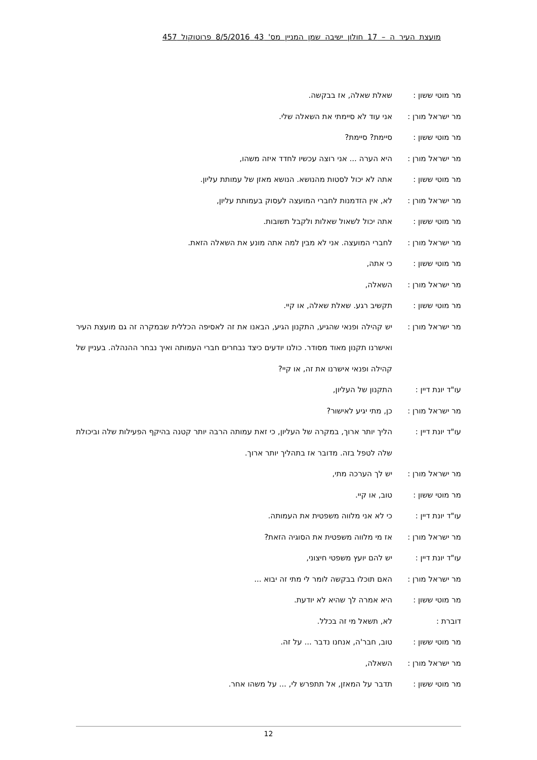מועצת העיר ה – 17 חולון ישיבה שמן המניין מס' 43 8/5/2016 פרוטוקול 457
מר מוטי ששון : שאלת שאלה, אז בבקשה.
מר ישראל מורן : אני עוד לא סיימתי את השאלה שלי.
מר מוטי ששון : סיימת? סיימת?
מר ישראל מורן : היא הערה ... אני רוצה עכשיו לחדד איזה משהו,
מר מוטי ששון : אתה לא יכול לסטות מהנושא. הנושא מאזן של עמותת עליון.
מר ישראל מורן : לא, אין הזדמנות לחברי המועצה לעסוק בעמותת עליון,
מר מוטי ששון : אתה יכול לשאול שאלות ולקבל תשובות.
מר ישראל מורן : לחברי המועצה. אני לא מבין למה אתה מונע את השאלה הזאת.
מר מוטי ששון : כי אתה,
מר ישראל מורן : השאלה,
מר מוטי ששון : תקשיב רגע. שאלת שאלה, או קיי.
מר ישראל מורן : יש קהילה ופנאי שהגיע, התקנון הגיע, הבאנו את זה לאסיפה הכללית שבמקרה זה גם מועצת העיר ואישרנו תקנון מאוד מסודר. כולנו יודעים כיצד נבחרים חברי העמותה ואיך נבחר ההנהלה. בעניין של קהילה ופנאי אישרנו את זה, או קיי?
עו"ד יונת דיין :
התקנון של העליון,
מר ישראל מורן : כן, מתי יגיע לאישור?
עו"ד יונת דיין :
הליך יותר ארוך, במקרה של העליון, כי זאת עמותה הרבה יותר קטנה בהיקף הפעילות שלה וביכולת שלה לטפל בזה. מדובר אז בתהליך יותר ארוך.
מר ישראל מורן : יש לך הערכה מתי,
מר מוטי ששון : טוב, או קיי.
עו"ד יונת דיין :
כי לא אני מלווה משפטית את העמותה.
מר ישראל מורן : אז מי מלווה משפטית את הסוגיה הזאת?
עו"ד יונת דיין :
יש להם יועץ משפטי חיצוני,
מר ישראל מורן : האם תוכלו בבקשה לומר לי מתי זה יבוא ...
מר מוטי ששון : היא אמרה לך שהיא לא יודעת.
דוברת : לא, תשאל מי זה בכלל.
מר מוטי ששון : טוב, חבר'ה, אנחנו נדבר ... על זה.
מר ישראל מורן : השאלה,
מר מוטי ששון : תדבר על המאזן, אל תתפרש לי, ... על משהו אחר.
12